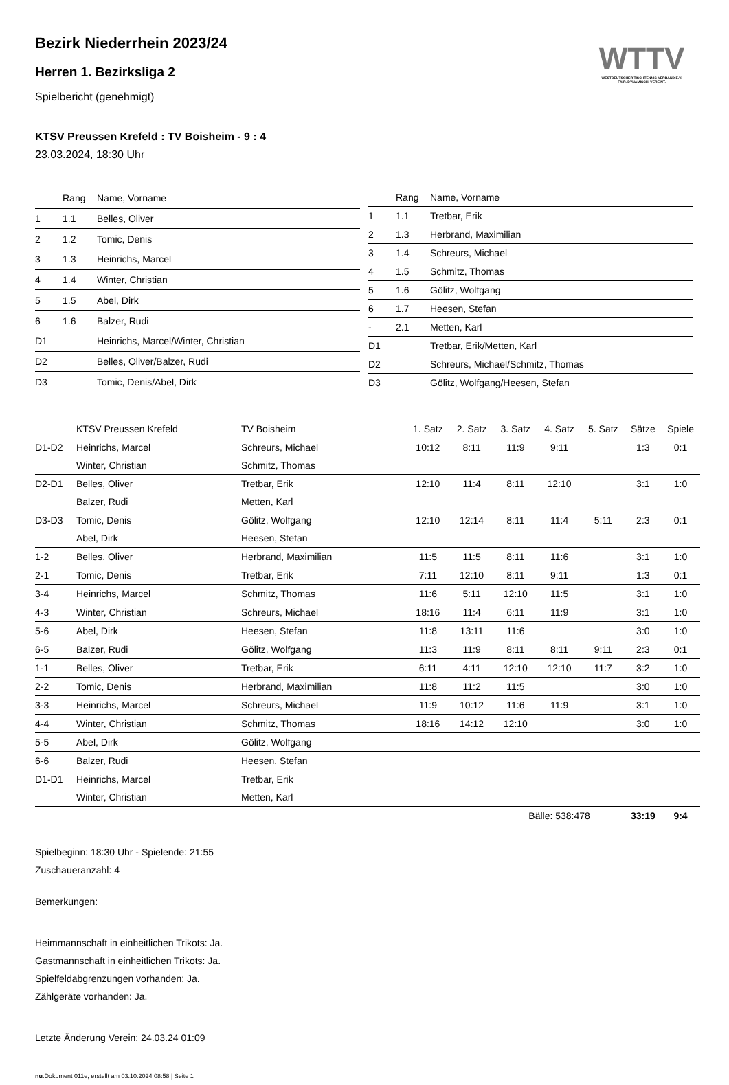WTTV
WESTDEUTSCHER TISCHTENNIS-VERBAND E.V.
FAIR. DYNAMISCH. VEREINT.
Bezirk Niederrhein 2023/24
Herren 1. Bezirksliga 2
Spielbericht (genehmigt)
KTSV Preussen Krefeld : TV Boisheim - 9 : 4
23.03.2024, 18:30 Uhr
| | Rang | Name, Vorname |
| --- | --- | --- |
| 1 | 1.1 | Belles, Oliver |
| 2 | 1.2 | Tomic, Denis |
| 3 | 1.3 | Heinrichs, Marcel |
| 4 | 1.4 | Winter, Christian |
| 5 | 1.5 | Abel, Dirk |
| 6 | 1.6 | Balzer, Rudi |
| D1 | | Heinrichs, Marcel/Winter, Christian |
| D2 | | Belles, Oliver/Balzer, Rudi |
| D3 | | Tomic, Denis/Abel, Dirk |
| | Rang | Name, Vorname |
| --- | --- | --- |
| 1 | 1.1 | Tretbar, Erik |
| 2 | 1.3 | Herbrand, Maximilian |
| 3 | 1.4 | Schreurs, Michael |
| 4 | 1.5 | Schmitz, Thomas |
| 5 | 1.6 | Gölitz, Wolfgang |
| 6 | 1.7 | Heesen, Stefan |
| - | 2.1 | Metten, Karl |
| D1 | | Tretbar, Erik/Metten, Karl |
| D2 | | Schreurs, Michael/Schmitz, Thomas |
| D3 | | Gölitz, Wolfgang/Heesen, Stefan |
| | KTSV Preussen Krefeld | TV Boisheim | 1. Satz | 2. Satz | 3. Satz | 4. Satz | 5. Satz | Sätze | Spiele |
| --- | --- | --- | --- | --- | --- | --- | --- | --- | --- |
| D1-D2 | Heinrichs, Marcel | Schreurs, Michael | 10:12 | 8:11 | 11:9 | 9:11 | | 1:3 | 0:1 |
| | Winter, Christian | Schmitz, Thomas | | | | | | | |
| D2-D1 | Belles, Oliver | Tretbar, Erik | 12:10 | 11:4 | 8:11 | 12:10 | | 3:1 | 1:0 |
| | Balzer, Rudi | Metten, Karl | | | | | | | |
| D3-D3 | Tomic, Denis | Gölitz, Wolfgang | 12:10 | 12:14 | 8:11 | 11:4 | 5:11 | 2:3 | 0:1 |
| | Abel, Dirk | Heesen, Stefan | | | | | | | |
| 1-2 | Belles, Oliver | Herbrand, Maximilian | 11:5 | 11:5 | 8:11 | 11:6 | | 3:1 | 1:0 |
| 2-1 | Tomic, Denis | Tretbar, Erik | 7:11 | 12:10 | 8:11 | 9:11 | | 1:3 | 0:1 |
| 3-4 | Heinrichs, Marcel | Schmitz, Thomas | 11:6 | 5:11 | 12:10 | 11:5 | | 3:1 | 1:0 |
| 4-3 | Winter, Christian | Schreurs, Michael | 18:16 | 11:4 | 6:11 | 11:9 | | 3:1 | 1:0 |
| 5-6 | Abel, Dirk | Heesen, Stefan | 11:8 | 13:11 | 11:6 | | | 3:0 | 1:0 |
| 6-5 | Balzer, Rudi | Gölitz, Wolfgang | 11:3 | 11:9 | 8:11 | 8:11 | 9:11 | 2:3 | 0:1 |
| 1-1 | Belles, Oliver | Tretbar, Erik | 6:11 | 4:11 | 12:10 | 12:10 | 11:7 | 3:2 | 1:0 |
| 2-2 | Tomic, Denis | Herbrand, Maximilian | 11:8 | 11:2 | 11:5 | | | 3:0 | 1:0 |
| 3-3 | Heinrichs, Marcel | Schreurs, Michael | 11:9 | 10:12 | 11:6 | 11:9 | | 3:1 | 1:0 |
| 4-4 | Winter, Christian | Schmitz, Thomas | 18:16 | 14:12 | 12:10 | | | 3:0 | 1:0 |
| 5-5 | Abel, Dirk | Gölitz, Wolfgang | | | | | | | |
| 6-6 | Balzer, Rudi | Heesen, Stefan | | | | | | | |
| D1-D1 | Heinrichs, Marcel | Tretbar, Erik | | | | | | | |
| | Winter, Christian | Metten, Karl | | | | | | | |
| | | | | | Bälle: 538:478 | | | 33:19 | 9:4 |
Spielbeginn: 18:30 Uhr - Spielende: 21:55
Zuschaueranzahl: 4
Bemerkungen:
Heimmannschaft in einheitlichen Trikots: Ja.
Gastmannschaft in einheitlichen Trikots: Ja.
Spielfeldabgrenzungen vorhanden: Ja.
Zählgeräte vorhanden: Ja.
Letzte Änderung Verein: 24.03.24 01:09
nu.Dokument 011e, erstellt am 03.10.2024 08:58 | Seite 1